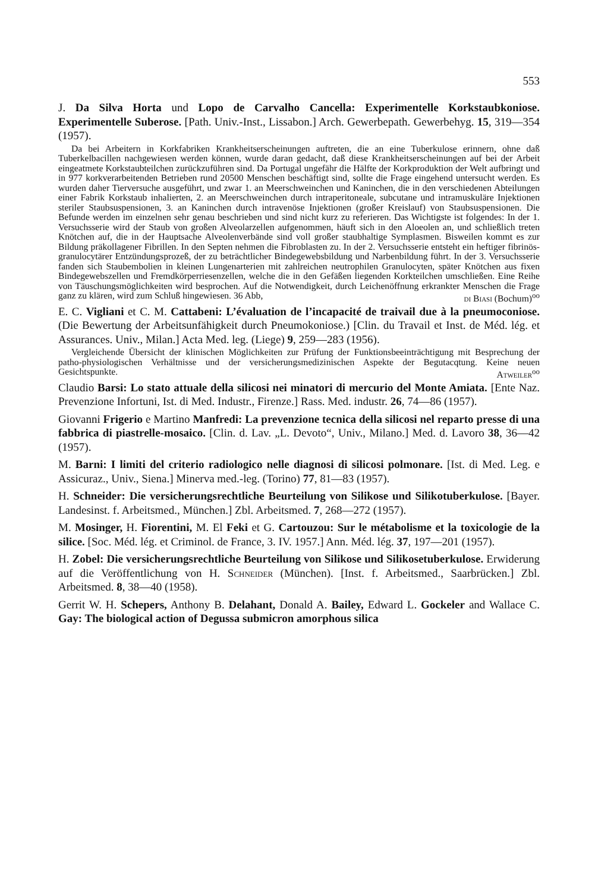553
J. Da Silva Horta und Lopo de Carvalho Cancella: Experimentelle Korkstaubkoniose. Experimentelle Suberose. [Path. Univ.-Inst., Lissabon.] Arch. Gewerbepath. Gewerbehyg. 15, 319—354 (1957).
Da bei Arbeitern in Korkfabriken Krankheitserscheinungen auftreten, die an eine Tuberkulose erinnern, ohne daß Tuberkelbacillen nachgewiesen werden können, wurde daran gedacht, daß diese Krankheitserscheinungen auf bei der Arbeit eingeatmete Korkstaubteilchen zurückzuführen sind. Da Portugal ungefähr die Hälfte der Korkproduktion der Welt aufbringt und in 977 korkverarbeitenden Betrieben rund 20500 Menschen beschäftigt sind, sollte die Frage eingehend untersucht werden. Es wurden daher Tierversuche ausgeführt, und zwar 1. an Meerschweinchen und Kaninchen, die in den verschiedenen Abteilungen einer Fabrik Korkstaub inhalierten, 2. an Meerschweinchen durch intraperitoneale, subcutane und intramuskuläre Injektionen steriler Staubsuspensionen, 3. an Kaninchen durch intravenöse Injektionen (großer Kreislauf) von Staubsuspensionen. Die Befunde werden im einzelnen sehr genau beschrieben und sind nicht kurz zu referieren. Das Wichtigste ist folgendes: In der 1. Versuchsserie wird der Staub von großen Alveolarzellen aufgenommen, häuft sich in den Aloeolen an, und schließlich treten Knötchen auf, die in der Hauptsache Alveolenverbände sind voll großer staubhaltige Symplasmen. Bisweilen kommt es zur Bildung präkollagener Fibrillen. In den Septen nehmen die Fibroblasten zu. In der 2. Versuchsserie entsteht ein heftiger fibrinös-granulocytärer Entzündungsprozeß, der zu beträchtlicher Bindegewebsbildung und Narbenbildung führt. In der 3. Versuchsserie fanden sich Staubembolien in kleinen Lungenarterien mit zahlreichen neutrophilen Granulocyten, später Knötchen aus fixen Bindegewebszellen und Fremdkörperriesenzellen, welche die in den Gefäßen liegenden Korkteilchen umschließen. Eine Reihe von Täuschungsmöglichkeiten wird besprochen. Auf die Notwendigkeit, durch Leichenöffnung erkrankter Menschen die Frage ganz zu klären, wird zum Schluß hingewiesen. 36 Abb, di Biasi (Bochum)<sup>oo</sup>
E. C. Vigliani et C. M. Cattabeni: L’évaluation de l’incapacité de traivail due à la pneumoconiose. (Die Bewertung der Arbeitsunfähigkeit durch Pneumokoniose.) [Clin. du Travail et Inst. de Méd. lég. et Assurances. Univ., Milan.] Acta Med. leg. (Liege) 9, 259—283 (1956).
Vergleichende Übersicht der klinischen Möglichkeiten zur Prüfung der Funktionsbeeinträchtigung mit Besprechung der patho-physiologischen Verhältnisse und der versicherungsmedizinischen Aspekte der Begutacqtung. Keine neuen Gesichtspunkte. Atweiler<sup>oo</sup>
Claudio Barsi: Lo stato attuale della silicosi nei minatori di mercurio del Monte Amiata. [Ente Naz. Prevenzione Infortuni, Ist. di Med. Industr., Firenze.] Rass. Med. industr. 26, 74—86 (1957).
Giovanni Frigerio e Martino Manfredi: La prevenzione tecnica della silicosi nel reparto presse di una fabbrica di piastrelle-mosaico. [Clin. d. Lav. „L. Devoto“, Univ., Milano.] Med. d. Lavoro 38, 36—42 (1957).
M. Barni: I limiti del criterio radiologico nelle diagnosi di silicosi polmonare. [Ist. di Med. Leg. e Assicuraz., Univ., Siena.] Minerva med.-leg. (Torino) 77, 81—83 (1957).
H. Schneider: Die versicherungsrechtliche Beurteilung von Silikose und Silikotuberkulose. [Bayer. Landesinst. f. Arbeitsmed., München.] Zbl. Arbeitsmed. 7, 268—272 (1957).
M. Mosinger, H. Fiorentini, M. El Feki et G. Cartouzou: Sur le métabolisme et la toxicologie de la silice. [Soc. Méd. lég. et Criminol. de France, 3. IV. 1957.] Ann. Méd. lég. 37, 197—201 (1957).
H. Zobel: Die versicherungsrechtliche Beurteilung von Silikose und Silikosetuberkulose. Erwiderung auf die Veröffentlichung von H. Schneider (München). [Inst. f. Arbeitsmed., Saarbrücken.] Zbl. Arbeitsmed. 8, 38—40 (1958).
Gerrit W. H. Schepers, Anthony B. Delahant, Donald A. Bailey, Edward L. Gockeler and Wallace C. Gay: The biological action of Degussa submicron amorphous silica